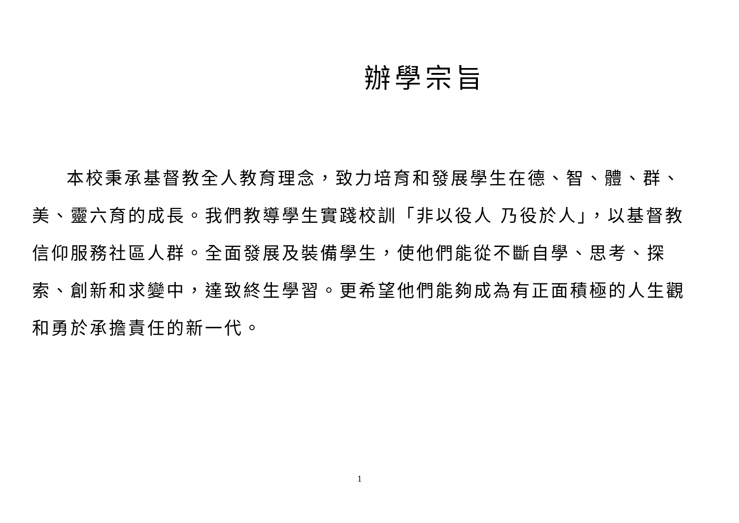辦學宗旨
本校秉承基督教全人教育理念，致力培育和發展學生在德、智、體、群、美、靈六育的成長。我們教導學生實踐校訓「非以役人 乃役於人」，以基督教信仰服務社區人群。全面發展及裝備學生，使他們能從不斷自學、思考、探索、創新和求變中，達致終生學習。更希望他們能夠成為有正面積極的人生觀和勇於承擔責任的新一代。
1